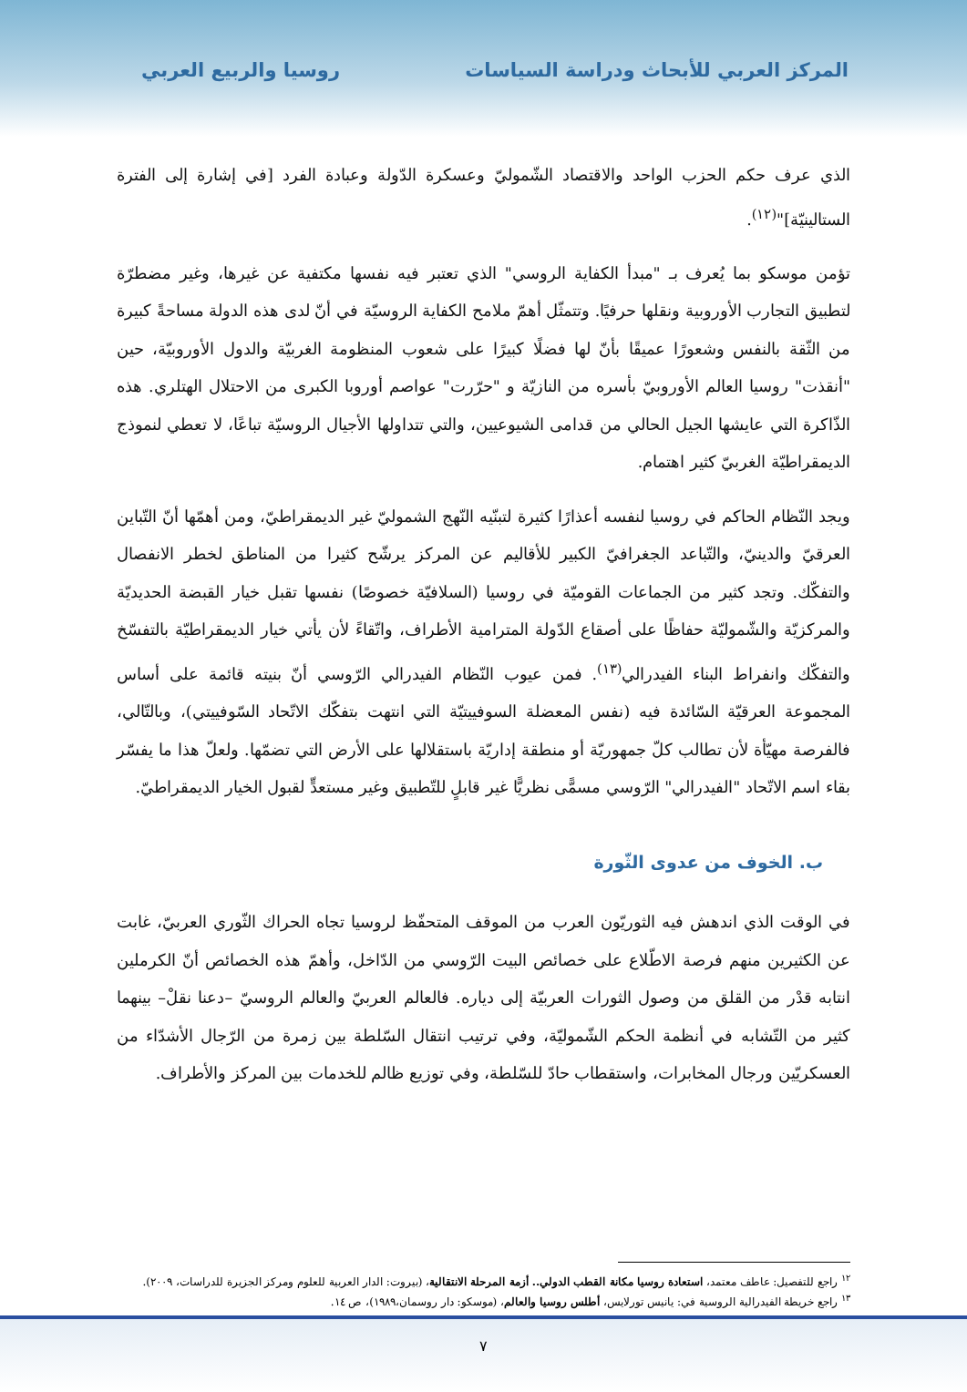المركز العربي للأبحاث ودراسة السياسات
روسيا والربيع العربي
الذي عرف حكم الحزب الواحد والاقتصاد الشّموليّ وعسكرة الدّولة وعبادة الفرد [في إشارة إلى الفترة الستالينيّة]"<sup>(١٢)</sup>.
تؤمن موسكو بما يُعرف بـ "مبدأ الكفاية الروسي" الذي تعتبر فيه نفسها مكتفية عن غيرها، وغير مضطرّة لتطبيق التجارب الأوروبية ونقلها حرفيًا. وتتمثّل أهمّ ملامح الكفاية الروسيّة في أنّ لدى هذه الدولة مساحةً كبيرة من الثّقة بالنفس وشعورًا عميقًا بأنّ لها فضلًا كبيرًا على شعوب المنظومة الغربيّة والدول الأوروبيّة، حين "أنقذت" روسيا العالم الأوروبيّ بأسره من النازيّة و "حرّرت" عواصم أوروبا الكبرى من الاحتلال الهتلري. هذه الذّاكرة التي عايشها الجيل الحالي من قدامى الشيوعيين، والتي تتداولها الأجيال الروسيّة تباعًا، لا تعطي لنموذج الديمقراطيّة الغربيّ كثير اهتمام.
ويجد النّظام الحاكم في روسيا لنفسه أعذارًا كثيرة لتبنّيه النّهج الشموليّ غير الديمقراطيّ، ومن أهمّها أنّ التّباين العرقيّ والدينيّ، والتّباعد الجغرافيّ الكبير للأقاليم عن المركز يرشّح كثيرا من المناطق لخطر الانفصال والتفكّك. وتجد كثير من الجماعات القوميّة في روسيا (السلافيّة خصوصًا) نفسها تقبل خيار القبضة الحديديّة والمركزيّة والشّموليّة حفاظًا على أصقاع الدّولة المترامية الأطراف، واتّقاءً لأن يأتي خيار الديمقراطيّة بالتفسّخ والتفكّك وانفراط البناء الفيدرالي<sup>(١٣)</sup>. فمن عيوب النّظام الفيدرالي الرّوسي أنّ بنيته قائمة على أساس المجموعة العرقيّة السّائدة فيه (نفس المعضلة السوفييتيّة التي انتهت بتفكّك الاتّحاد السّوفييتي)، وبالتّالي، فالفرصة مهيّأة لأن تطالب كلّ جمهوريّة أو منطقة إداريّة باستقلالها على الأرض التي تضمّها. ولعلّ هذا ما يفسّر بقاء اسم الاتّحاد "الفيدرالي" الرّوسي مسمًّى نظريًّا غير قابلٍ للتّطبيق وغير مستعدٍّ لقبول الخيار الديمقراطيّ.
ب. الخوف من عدوى الثّورة
في الوقت الذي اندهش فيه الثوريّون العرب من الموقف المتحفّظ لروسيا تجاه الحراك الثّوري العربيّ، غابت عن الكثيرين منهم فرصة الاطّلاع على خصائص البيت الرّوسي من الدّاخل، وأهمّ هذه الخصائص أنّ الكرملين انتابه قدْر من القلق من وصول الثورات العربيّة إلى دياره. فالعالم العربيّ والعالم الروسيّ –دعنا نقلْ– بينهما كثير من التّشابه في أنظمة الحكم الشّموليّة، وفي ترتيب انتقال السّلطة بين زمرة من الرّجال الأشدّاء من العسكريّين ورجال المخابرات، واستقطاب حادّ للسّلطة، وفي توزيع ظالم للخدمات بين المركز والأطراف.
<sup>١٢</sup> راجع للتفصيل: عاطف معتمد، استعادة روسيا مكانة القطب الدولي.. أزمة المرحلة الانتقالية، (بيروت: الدار العربية للعلوم ومركز الجزيرة للدراسات، ٢٠٠٩).
<sup>١٣</sup> راجع خريطة الفيدرالية الروسية في: يانيس تورلايس، أطلس روسيا والعالم، (موسكو: دار روسمان،١٩٨٩)، ص ١٤.
٧